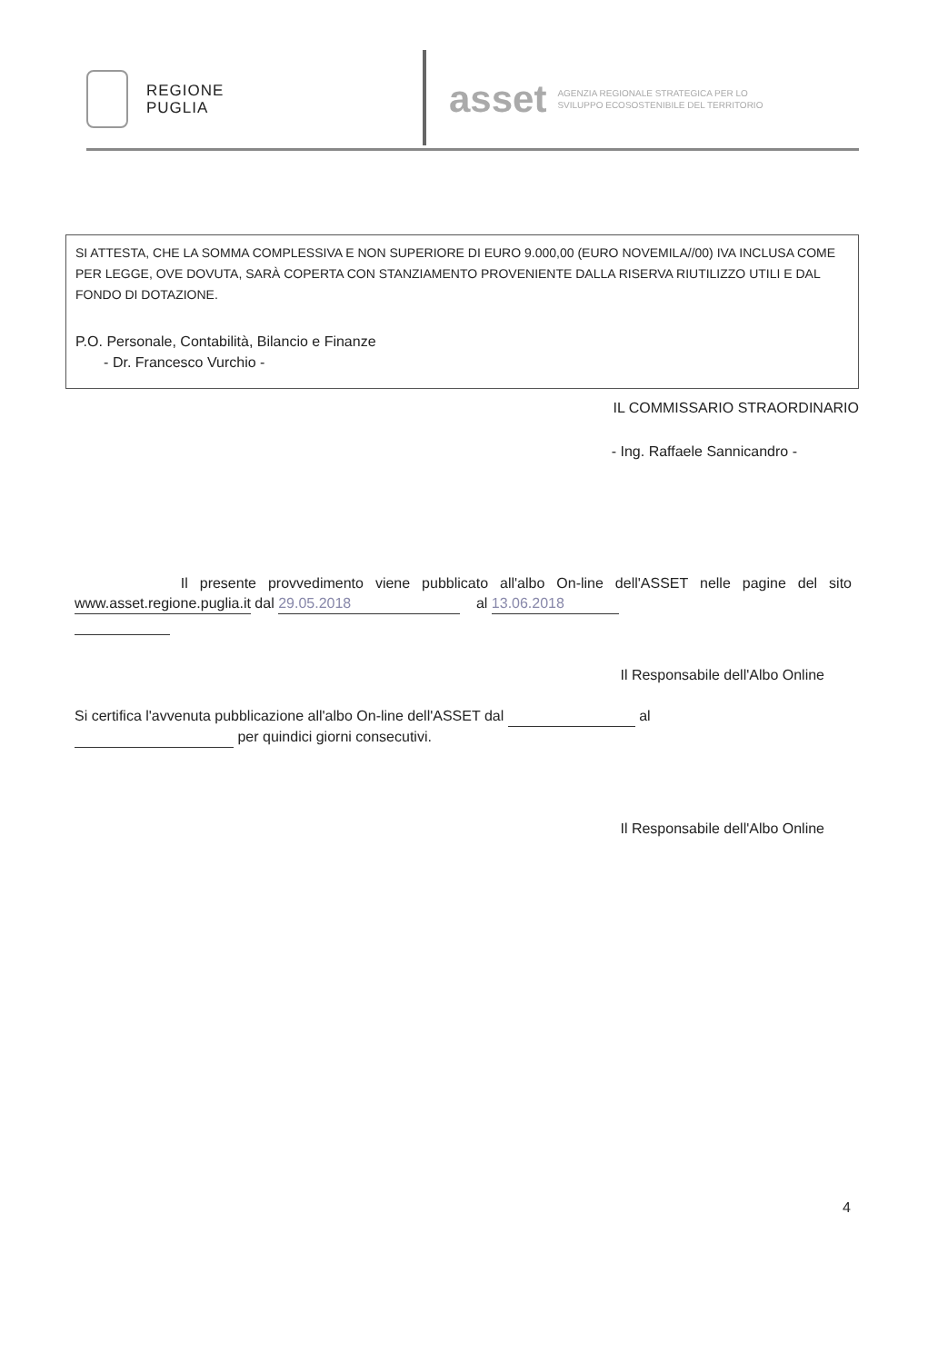REGIONE
PUGLIA
asset AGENZIA REGIONALE STRATEGICA PER LO
SVILUPPO ECOSOSTENIBILE DEL TERRITORIO
SI ATTESTA, CHE LA SOMMA COMPLESSIVA E NON SUPERIORE DI EURO 9.000,00 (EURO NOVEMILA//00) IVA INCLUSA COME PER LEGGE, OVE DOVUTA, SARÀ COPERTA CON STANZIAMENTO PROVENIENTE DALLA RISERVA RIUTILIZZO UTILI E DAL FONDO DI DOTAZIONE.
P.O. Personale, Contabilità, Bilancio e Finanze
- Dr. Francesco Vurchio -
IL COMMISSARIO STRAORDINARIO
- Ing. Raffaele Sannicandro -
Il presente provvedimento viene pubblicato all'albo On-line dell'ASSET nelle pagine del sito www.asset.regione.puglia.it dal 29.05.2018 al 13.06.2018
Il Responsabile dell'Albo Online
Si certifica l'avvenuta pubblicazione all'albo On-line dell'ASSET dal al
per quindici giorni consecutivi.
Il Responsabile dell'Albo Online
4